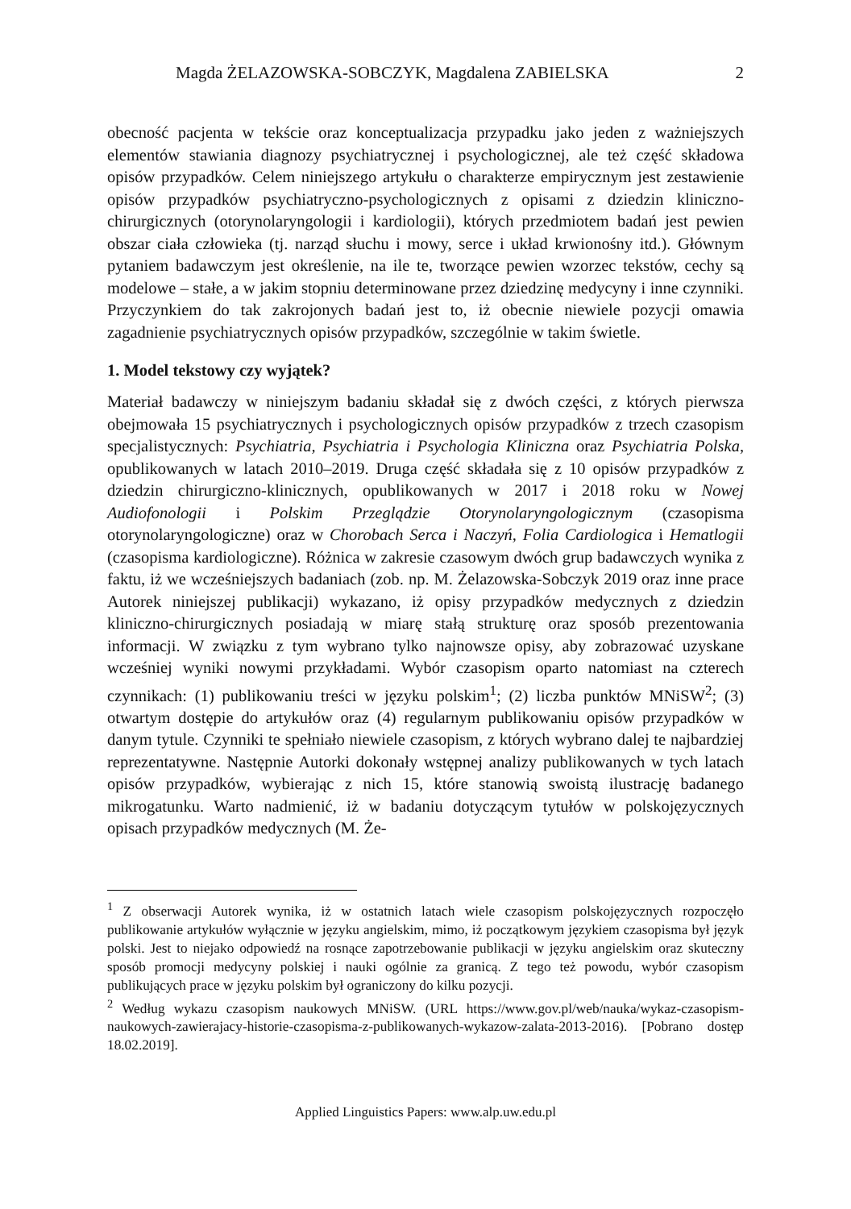Magda ŻELAZOWSKA-SOBCZYK, Magdalena ZABIELSKA 2
obecność pacjenta w tekście oraz konceptualizacja przypadku jako jeden z ważniejszych elementów stawiania diagnozy psychiatrycznej i psychologicznej, ale też część składowa opisów przypadków. Celem niniejszego artykułu o charakterze empirycznym jest zestawienie opisów przypadków psychiatryczno-psychologicznych z opisami z dziedzin kliniczno-chirurgicznych (otorynolaryngologii i kardiologii), których przedmiotem badań jest pewien obszar ciała człowieka (tj. narząd słuchu i mowy, serce i układ krwionośny itd.). Głównym pytaniem badawczym jest określenie, na ile te, tworzące pewien wzorzec tekstów, cechy są modelowe – stałe, a w jakim stopniu determinowane przez dziedzinę medycyny i inne czynniki. Przyczynkiem do tak zakrojonych badań jest to, iż obecnie niewiele pozycji omawia zagadnienie psychiatrycznych opisów przypadków, szczególnie w takim świetle.
1. Model tekstowy czy wyjątek?
Materiał badawczy w niniejszym badaniu składał się z dwóch części, z których pierwsza obejmowała 15 psychiatrycznych i psychologicznych opisów przypadków z trzech czasopism specjalistycznych: Psychiatria, Psychiatria i Psychologia Kliniczna oraz Psychiatria Polska, opublikowanych w latach 2010–2019. Druga część składała się z 10 opisów przypadków z dziedzin chirurgiczno-klinicznych, opublikowanych w 2017 i 2018 roku w Nowej Audiofonologii i Polskim Przeglądzie Otorynolaryngologicznym (czasopisma otorynolaryngologiczne) oraz w Chorobach Serca i Naczyń, Folia Cardiologica i Hematlogii (czasopisma kardiologiczne). Różnica w zakresie czasowym dwóch grup badawczych wynika z faktu, iż we wcześniejszych badaniach (zob. np. M. Żelazowska-Sobczyk 2019 oraz inne prace Autorek niniejszej publikacji) wykazano, iż opisy przypadków medycznych z dziedzin kliniczno-chirurgicznych posiadają w miarę stałą strukturę oraz sposób prezentowania informacji. W związku z tym wybrano tylko najnowsze opisy, aby zobrazować uzyskane wcześniej wyniki nowymi przykładami. Wybór czasopism oparto natomiast na czterech czynnikach: (1) publikowaniu treści w języku polskim<sup>1</sup>; (2) liczba punktów MNiSW<sup>2</sup>; (3) otwartym dostępie do artykułów oraz (4) regularnym publikowaniu opisów przypadków w danym tytule. Czynniki te spełniało niewiele czasopism, z których wybrano dalej te najbardziej reprezentatywne. Następnie Autorki dokonały wstępnej analizy publikowanych w tych latach opisów przypadków, wybierając z nich 15, które stanowią swoistą ilustrację badanego mikrogatunku. Warto nadmienić, iż w badaniu dotyczącym tytułów w polskojęzycznych opisach przypadków medycznych (M. Że-
<sup>1</sup> Z obserwacji Autorek wynika, iż w ostatnich latach wiele czasopism polskojęzycznych rozpoczęło publikowanie artykułów wyłącznie w języku angielskim, mimo, iż początkowym językiem czasopisma był język polski. Jest to niejako odpowiedź na rosnące zapotrzebowanie publikacji w języku angielskim oraz skuteczny sposób promocji medycyny polskiej i nauki ogólnie za granicą. Z tego też powodu, wybór czasopism publikujących prace w języku polskim był ograniczony do kilku pozycji.
<sup>2</sup> Według wykazu czasopism naukowych MNiSW. (URL https://www.gov.pl/web/nauka/wykaz-czasopism-naukowych-zawierajacy-historie-czasopisma-z-publikowanych-wykazow-zalata-2013-2016). [Pobrano dostęp 18.02.2019].
Applied Linguistics Papers: www.alp.uw.edu.pl